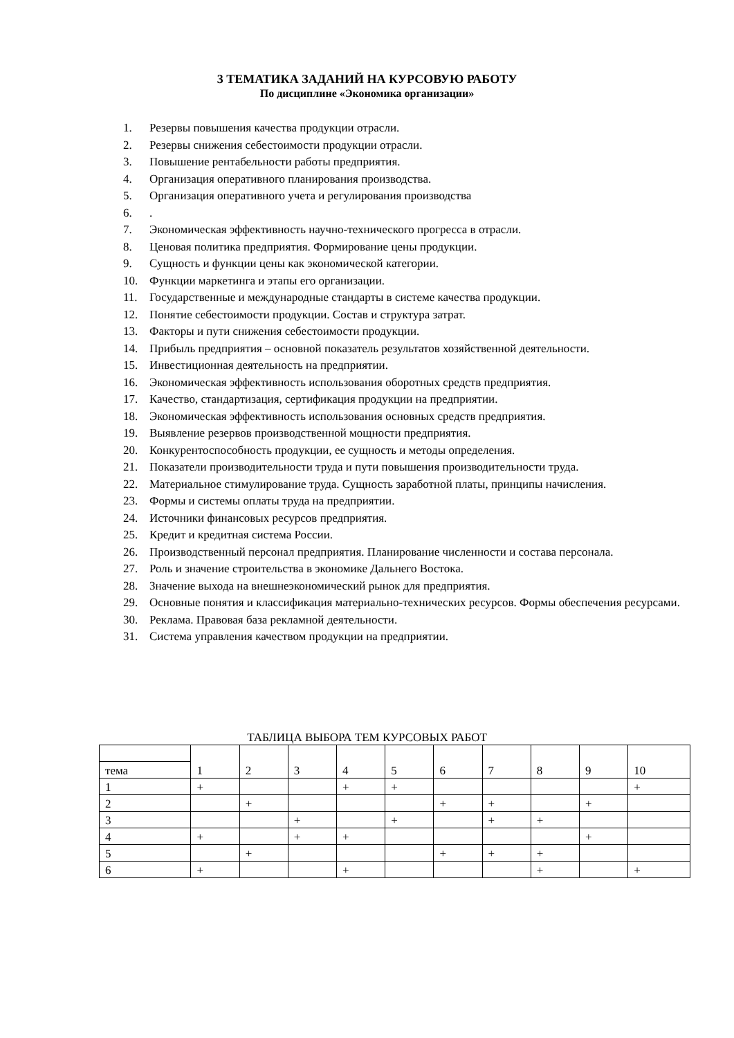3 ТЕМАТИКА ЗАДАНИЙ НА КУРСОВУЮ РАБОТУ
По дисциплине «Экономика организации»
1. Резервы повышения качества продукции отрасли.
2. Резервы снижения себестоимости продукции отрасли.
3. Повышение рентабельности работы предприятия.
4. Организация оперативного планирования производства.
5. Организация оперативного учета и регулирования производства
6..
7. Экономическая эффективность научно-технического прогресса в отрасли.
8. Ценовая политика предприятия. Формирование цены продукции.
9. Сущность и функции цены как экономической категории.
10. Функции маркетинга и этапы его организации.
11. Государственные и международные стандарты в системе качества продукции.
12. Понятие себестоимости продукции. Состав и структура затрат.
13. Факторы и пути снижения себестоимости продукции.
14. Прибыль предприятия – основной показатель результатов хозяйственной деятельности.
15. Инвестиционная деятельность на предприятии.
16. Экономическая эффективность использования оборотных средств предприятия.
17. Качество, стандартизация, сертификация продукции на предприятии.
18. Экономическая эффективность использования основных средств предприятия.
19. Выявление резервов производственной мощности предприятия.
20. Конкурентоспособность продукции, ее сущность и методы определения.
21. Показатели производительности труда и пути повышения производительности труда.
22. Материальное стимулирование труда. Сущность заработной платы, принципы начисления.
23. Формы и системы оплаты труда на предприятии.
24. Источники финансовых ресурсов предприятия.
25. Кредит и кредитная система России.
26. Производственный персонал предприятия. Планирование численности и состава персонала.
27. Роль и значение строительства в экономике Дальнего Востока.
28. Значение выхода на внешнеэкономический рынок для предприятия.
29. Основные понятия и классификация материально-технических ресурсов. Формы обеспечения ресурсами.
30. Реклама. Правовая база рекламной деятельности.
31. Система управления качеством продукции на предприятии.
ТАБЛИЦА ВЫБОРА ТЕМ КУРСОВЫХ РАБОТ
| | 1 | 2 | 3 | 4 | 5 | 6 | 7 | 8 | 9 | 10 |
| тема | | | | | | | | | | |
| 1 | + | | | + | + | | | | | + |
| 2 | | + | | | | + | + | | + | |
| 3 | | | + | | + | | + | + | | |
| 4 | + | | + | + | | | | | + | |
| 5 | | + | | | | + | + | + | | |
| 6 | + | | | + | | | | + | | + |